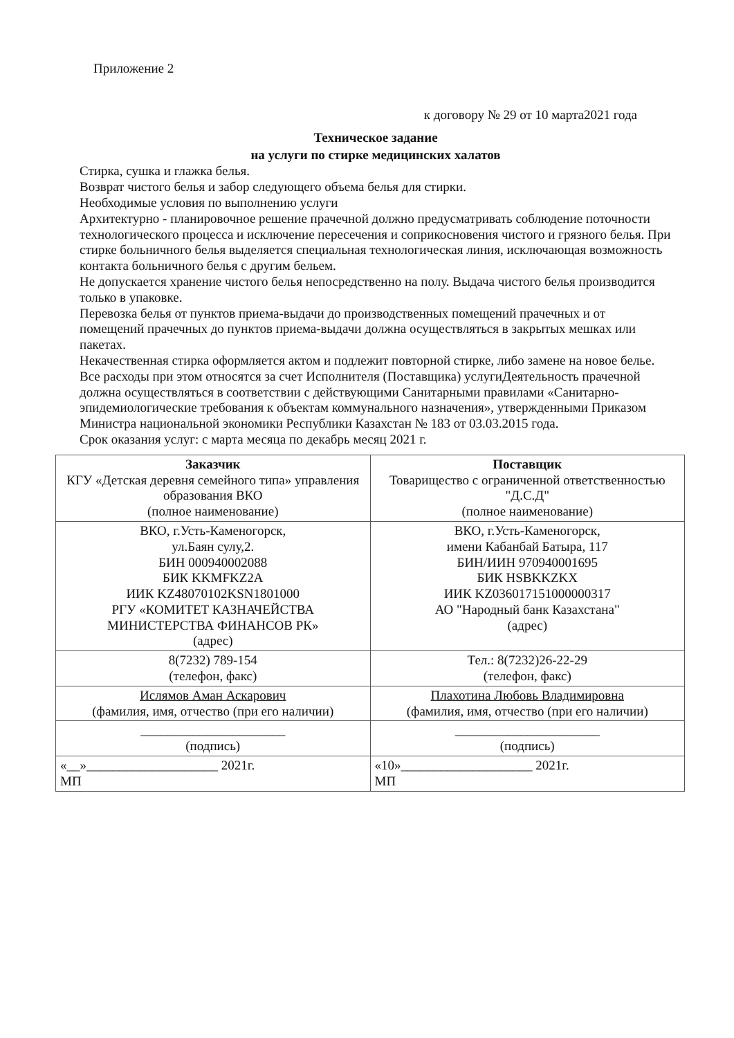Приложение 2
к договору № 29 от 10 марта2021 года
Техническое задание
на услуги по стирке медицинских халатов
Стирка, сушка и глажка белья.
Возврат чистого белья и забор следующего объема белья для стирки.
Необходимые условия по выполнению услуги
Архитектурно - планировочное решение прачечной должно предусматривать соблюдение поточности технологического процесса и исключение пересечения и соприкосновения чистого и грязного белья. При стирке больничного белья выделяется специальная технологическая линия, исключающая возможность контакта больничного белья с другим бельем.
Не допускается хранение чистого белья непосредственно на полу. Выдача чистого белья производится только в упаковке.
Перевозка белья от пунктов приема-выдачи до производственных помещений прачечных и от помещений прачечных до пунктов приема-выдачи должна осуществляться в закрытых мешках или пакетах.
Некачественная стирка оформляется актом и подлежит повторной стирке, либо замене на новое белье. Все расходы при этом относятся за счет Исполнителя (Поставщика) услугиДеятельность прачечной должна осуществляться в соответствии с действующими Санитарными правилами «Санитарно-эпидемиологические требования к объектам коммунального назначения», утвержденными Приказом Министра национальной экономики Республики Казахстан № 183 от 03.03.2015 года.
Срок оказания услуг: с марта месяца по декабрь месяц 2021 г.
| Заказчик КГУ «Детская деревня семейного типа» управления образования ВКО (полное наименование) | Поставщик Товарищество с ограниченной ответственностью "Д.С.Д" (полное наименование) |
| ВКО, г.Усть-Каменогорск, ул.Баян сулу,2. БИН 000940002088 БИК KKMFKZ2A ИИК KZ48070102KSN1801000 РГУ «КОМИТЕТ КАЗНАЧЕЙСТВА МИНИСТЕРСТВА ФИНАНСОВ РК» (адрес) | ВКО, г.Усть-Каменогорск, имени Кабанбай Батыра, 117 БИН/ИИН 970940001695 БИК HSBKKZKX ИИК KZ036017151000000317 АО "Народный банк Казахстана" (адрес) |
| 8(7232) 789-154 (телефон, факс) | Тел.: 8(7232)26-22-29 (телефон, факс) |
| Ислямов Аман Аскарович (фамилия, имя, отчество (при его наличии) | Плахотина Любовь Владимировна (фамилия, имя, отчество (при его наличии) |
| ______________________ (подпись) | ______________________ (подпись) |
| «__»____________________ 2021г. МП | «10»____________________ 2021г. МП |